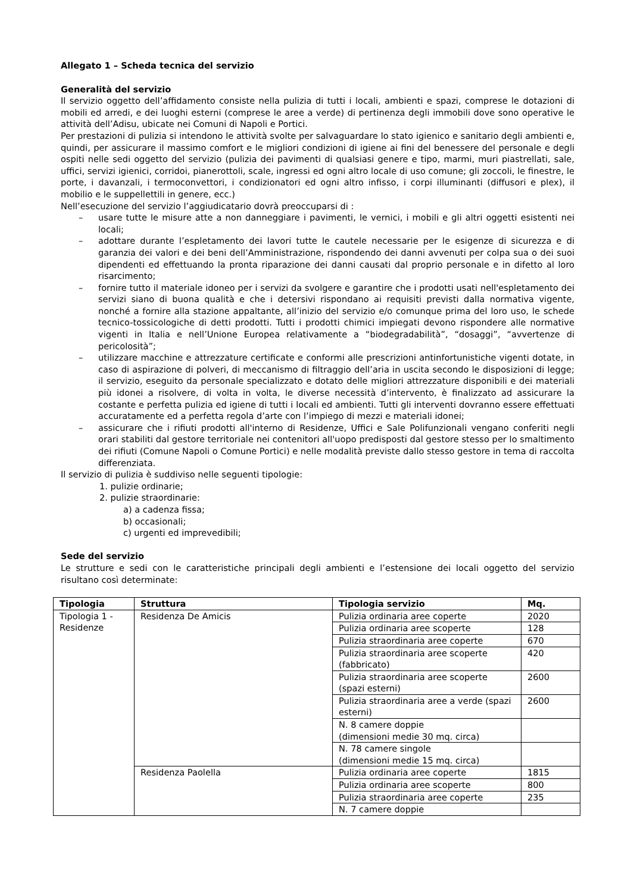Allegato 1 – Scheda tecnica del servizio
Generalità del servizio
Il servizio oggetto dell’affidamento consiste nella pulizia di tutti i locali, ambienti e spazi, comprese le dotazioni di mobili ed arredi, e dei luoghi esterni (comprese le aree a verde) di pertinenza degli immobili dove sono operative le attività dell’Adisu, ubicate nei Comuni di Napoli e Portici.
Per prestazioni di pulizia si intendono le attività svolte per salvaguardare lo stato igienico e sanitario degli ambienti e, quindi, per assicurare il massimo comfort e le migliori condizioni di igiene ai fini del benessere del personale e degli ospiti nelle sedi oggetto del servizio (pulizia dei pavimenti di qualsiasi genere e tipo, marmi, muri piastrellati, sale, uffici, servizi igienici, corridoi, pianerottoli, scale, ingressi ed ogni altro locale di uso comune; gli zoccoli, le finestre, le porte, i davanzali, i termoconvettori, i condizionatori ed ogni altro infisso, i corpi illuminanti (diffusori e plex), il mobilio e le suppellettili in genere, ecc.)
Nell’esecuzione del servizio l’aggiudicatario dovrà preoccuparsi di :
– usare tutte le misure atte a non danneggiare i pavimenti, le vernici, i mobili e gli altri oggetti esistenti nei locali;
– adottare durante l’espletamento dei lavori tutte le cautele necessarie per le esigenze di sicurezza e di garanzia dei valori e dei beni dell’Amministrazione, rispondendo dei danni avvenuti per colpa sua o dei suoi dipendenti ed effettuando la pronta riparazione dei danni causati dal proprio personale e in difetto al loro risarcimento;
– fornire tutto il materiale idoneo per i servizi da svolgere e garantire che i prodotti usati nell'espletamento dei servizi siano di buona qualità e che i detersivi rispondano ai requisiti previsti dalla normativa vigente, nonché a fornire alla stazione appaltante, all’inizio del servizio e/o comunque prima del loro uso, le schede tecnico-tossicologiche di detti prodotti. Tutti i prodotti chimici impiegati devono rispondere alle normative vigenti in Italia e nell’Unione Europea relativamente a “biodegradabilità”, “dosaggi”, “avvertenze di pericolosità”;
– utilizzare macchine e attrezzature certificate e conformi alle prescrizioni antinfortunistiche vigenti dotate, in caso di aspirazione di polveri, di meccanismo di filtraggio dell’aria in uscita secondo le disposizioni di legge; il servizio, eseguito da personale specializzato e dotato delle migliori attrezzature disponibili e dei materiali più idonei a risolvere, di volta in volta, le diverse necessità d’intervento, è finalizzato ad assicurare la costante e perfetta pulizia ed igiene di tutti i locali ed ambienti. Tutti gli interventi dovranno essere effettuati accuratamente ed a perfetta regola d’arte con l’impiego di mezzi e materiali idonei;
– assicurare che i rifiuti prodotti all'interno di Residenze, Uffici e Sale Polifunzionali vengano conferiti negli orari stabiliti dal gestore territoriale nei contenitori all'uopo predisposti dal gestore stesso per lo smaltimento dei rifiuti (Comune Napoli o Comune Portici) e nelle modalità previste dallo stesso gestore in tema di raccolta differenziata.
Il servizio di pulizia è suddiviso nelle seguenti tipologie:
1. pulizie ordinarie;
2. pulizie straordinarie:
a) a cadenza fissa;
b) occasionali;
c) urgenti ed imprevedibili;
Sede del servizio
Le strutture e sedi con le caratteristiche principali degli ambienti e l’estensione dei locali oggetto del servizio risultano così determinate:
| Tipologia | Struttura | Tipologia servizio | Mq. |
| --- | --- | --- | --- |
| Tipologia 1 - Residenze | Residenza De Amicis | Pulizia ordinaria aree coperte | 2020 |
| | | Pulizia ordinaria aree scoperte | 128 |
| | | Pulizia straordinaria aree coperte | 670 |
| | | Pulizia straordinaria aree scoperte (fabbricato) | 420 |
| | | Pulizia straordinaria aree scoperte (spazi esterni) | 2600 |
| | | Pulizia straordinaria aree a verde (spazi esterni) | 2600 |
| | | N. 8 camere doppie (dimensioni medie 30 mq. circa) | |
| | | N. 78 camere singole (dimensioni medie 15 mq. circa) | |
| | Residenza Paolella | Pulizia ordinaria aree coperte | 1815 |
| | | Pulizia ordinaria aree scoperte | 800 |
| | | Pulizia straordinaria aree coperte | 235 |
| | | N. 7 camere doppie | |